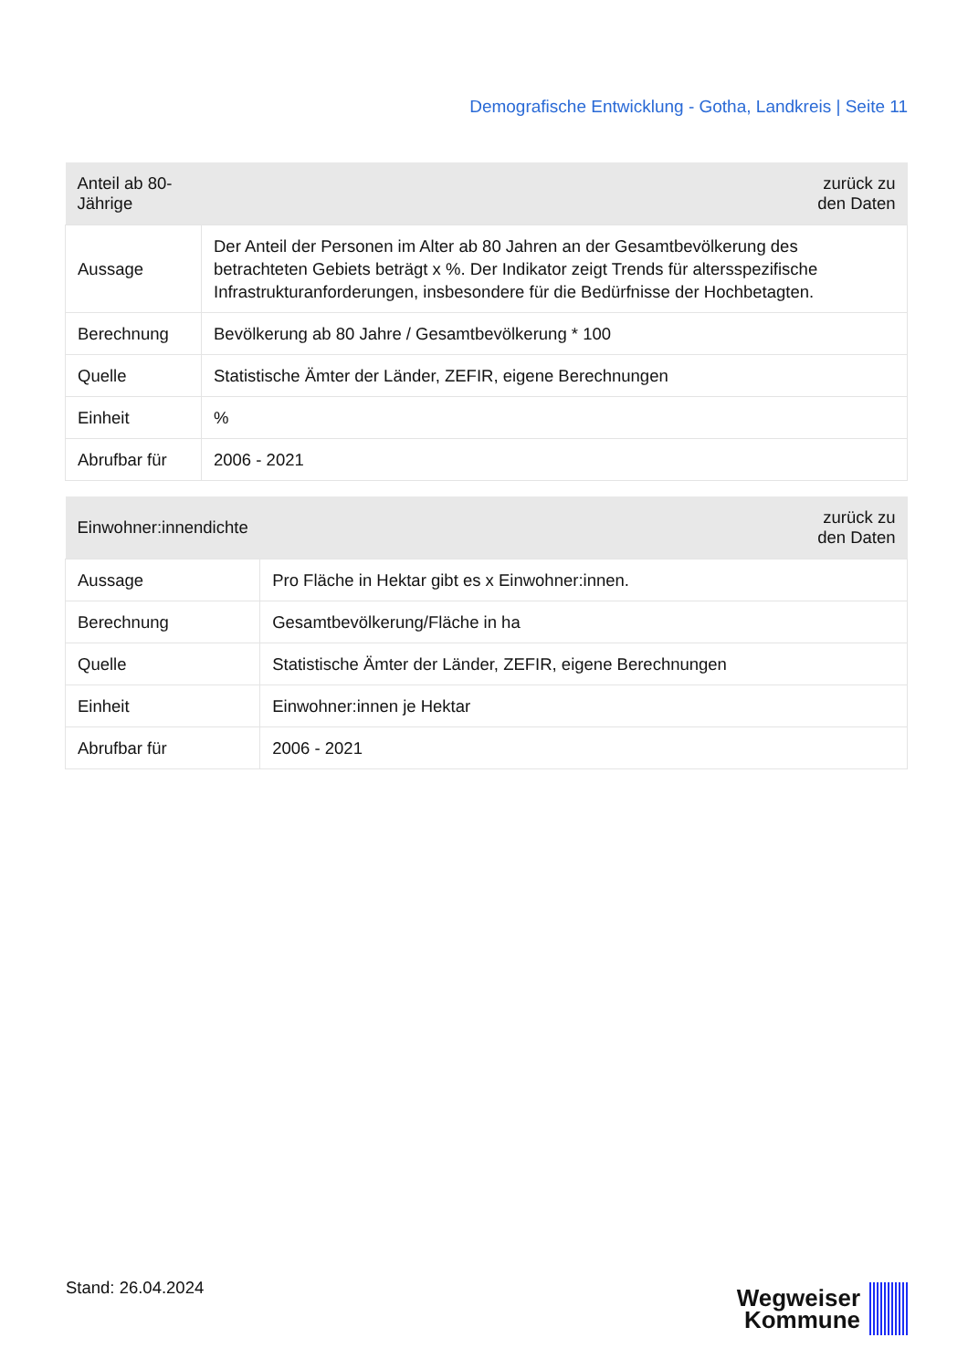Demografische Entwicklung - Gotha, Landkreis | Seite 11
| Anteil ab 80-Jährige | zurück zu den Daten |
| --- | --- |
| Aussage | Der Anteil der Personen im Alter ab 80 Jahren an der Gesamtbevölkerung des betrachteten Gebiets beträgt x %. Der Indikator zeigt Trends für altersspezifische Infrastrukturanforderungen, insbesondere für die Bedürfnisse der Hochbetagten. |
| Berechnung | Bevölkerung ab 80 Jahre / Gesamtbevölkerung * 100 |
| Quelle | Statistische Ämter der Länder, ZEFIR, eigene Berechnungen |
| Einheit | % |
| Abrufbar für | 2006 - 2021 |
| Einwohner:innendichte | zurück zu den Daten |
| --- | --- |
| Aussage | Pro Fläche in Hektar gibt es x Einwohner:innen. |
| Berechnung | Gesamtbevölkerung/Fläche in ha |
| Quelle | Statistische Ämter der Länder, ZEFIR, eigene Berechnungen |
| Einheit | Einwohner:innen je Hektar |
| Abrufbar für | 2006 - 2021 |
Stand: 26.04.2024
Wegweiser
Kommune